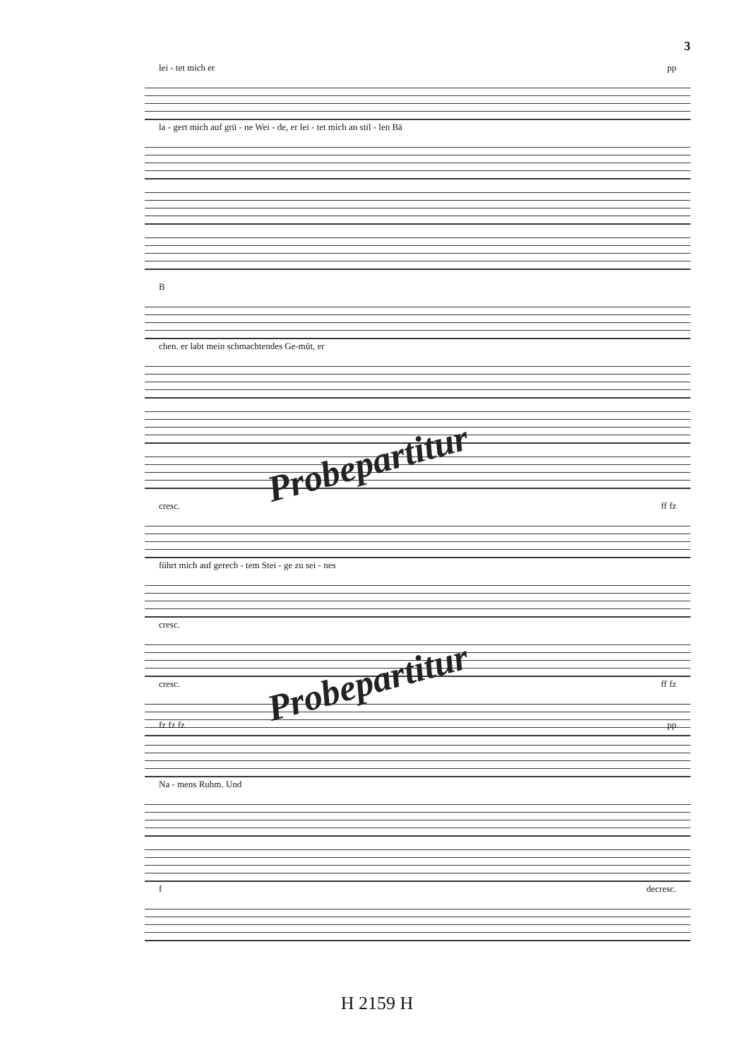3
lei - tet mich er pp
la - gert mich auf grü - ne Wei - de, er lei - tet mich an stil - len Bä
B
chen. er labt mein schmachtendes Ge-müt, er
Probepartitur
cresc. ff fz
führt mich auf gerech - tem Stei - ge zu sei - nes
cresc.
cresc. ff fz
Probepartitur
fz fz fz pp
Na - mens Ruhm. Und
f decresc.
H 2159 H